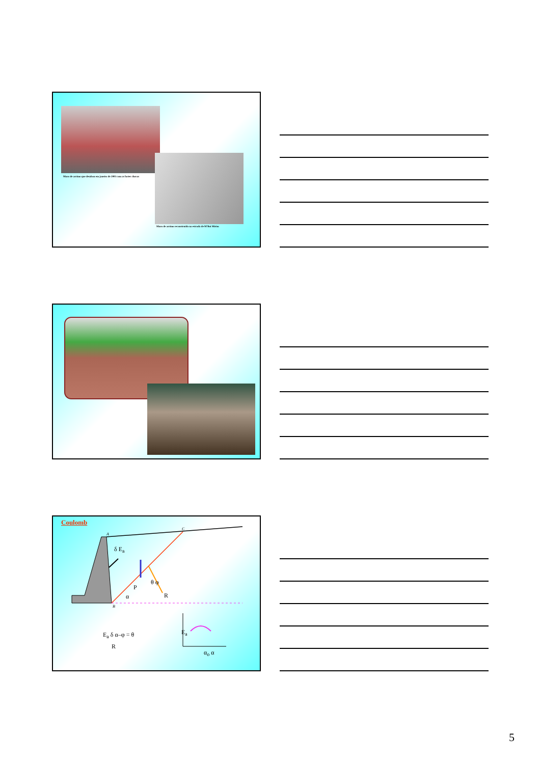Muro de arrimo que desabou em janeiro de 2003 com as fortes chuvas
Muro de arrimo reconstruído na estrada de M'Boi Mirim
Coulomb
A
C
B
δ E<sub>a</sub>
P
θ φ
R α
E<sub>a</sub> δ α–φ = θ
R
E<sub>a</sub>
α<sub>o</sub> α
5